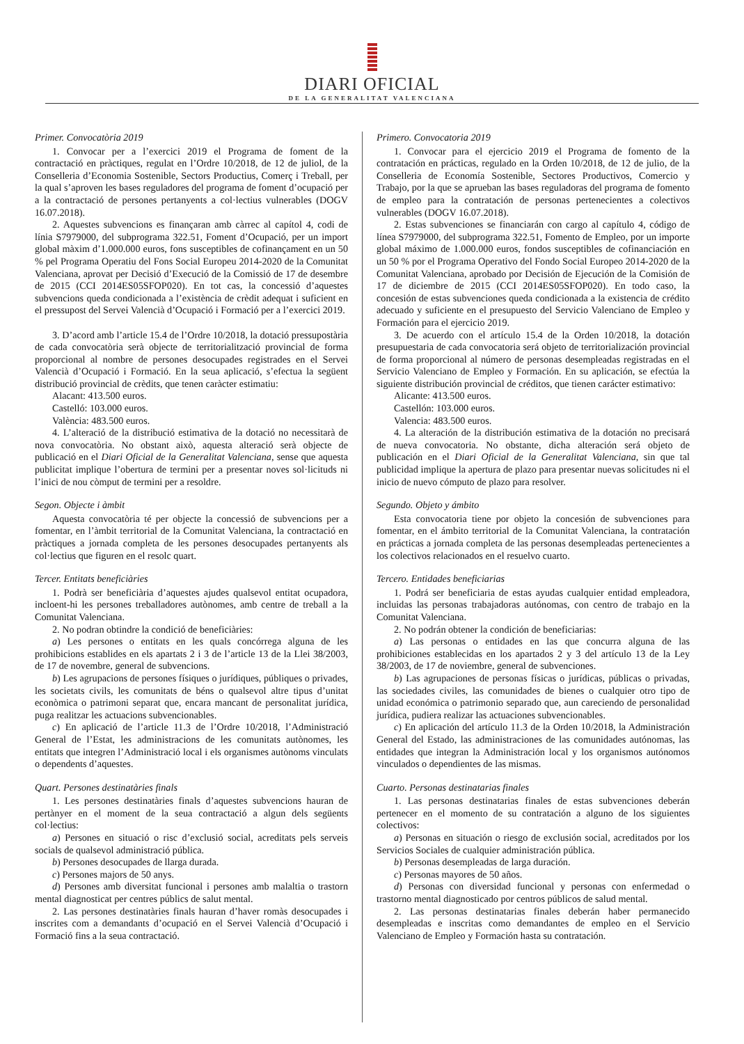DIARI OFICIAL
DE LA GENERALITAT VALENCIANA
Primer. Convocatòria 2019
1. Convocar per a l’exercici 2019 el Programa de foment de la contractació en pràctiques, regulat en l’Ordre 10/2018, de 12 de juliol, de la Conselleria d’Economia Sostenible, Sectors Productius, Comerç i Treball, per la qual s’aproven les bases reguladores del programa de foment d’ocupació per a la contractació de persones pertanyents a col·lectius vulnerables (DOGV 16.07.2018).
2. Aquestes subvencions es finançaran amb càrrec al capítol 4, codi de línia S7979000, del subprograma 322.51, Foment d’Ocupació, per un import global màxim d’1.000.000 euros, fons susceptibles de cofinançament en un 50 % pel Programa Operatiu del Fons Social Europeu 2014-2020 de la Comunitat Valenciana, aprovat per Decisió d’Execució de la Comissió de 17 de desembre de 2015 (CCI 2014ES05SFOP020). En tot cas, la concessió d’aquestes subvencions queda condicionada a l’existència de crèdit adequat i suficient en el pressupost del Servei Valencià d’Ocupació i Formació per a l’exercici 2019.
3. D’acord amb l’article 15.4 de l’Ordre 10/2018, la dotació pressupostària de cada convocatòria serà objecte de territorialització provincial de forma proporcional al nombre de persones desocupades registrades en el Servei Valencià d’Ocupació i Formació. En la seua aplicació, s’efectua la següent distribució provincial de crèdits, que tenen caràcter estimatiu:
Alacant: 413.500 euros.
Castelló: 103.000 euros.
València: 483.500 euros.
4. L’alteració de la distribució estimativa de la dotació no necessitarà de nova convocatòria. No obstant això, aquesta alteració serà objecte de publicació en el Diari Oficial de la Generalitat Valenciana, sense que aquesta publicitat implique l’obertura de termini per a presentar noves sol·licituds ni l’inici de nou còmput de termini per a resoldre.
Segon. Objecte i àmbit
Aquesta convocatòria té per objecte la concessió de subvencions per a fomentar, en l’àmbit territorial de la Comunitat Valenciana, la contractació en pràctiques a jornada completa de les persones desocupades pertanyents als col·lectius que figuren en el resolc quart.
Tercer. Entitats beneficiàries
1. Podrà ser beneficiària d’aquestes ajudes qualsevol entitat ocupadora, incloent-hi les persones treballadores autònomes, amb centre de treball a la Comunitat Valenciana.
2. No podran obtindre la condició de beneficiàries:
a) Les persones o entitats en les quals concórrega alguna de les prohibicions establides en els apartats 2 i 3 de l’article 13 de la Llei 38/2003, de 17 de novembre, general de subvencions.
b) Les agrupacions de persones físiques o jurídiques, públiques o privades, les societats civils, les comunitats de béns o qualsevol altre tipus d’unitat econòmica o patrimoni separat que, encara mancant de personalitat jurídica, puga realitzar les actuacions subvencionables.
c) En aplicació de l’article 11.3 de l’Ordre 10/2018, l’Administració General de l’Estat, les administracions de les comunitats autònomes, les entitats que integren l’Administració local i els organismes autònoms vinculats o dependents d’aquestes.
Quart. Persones destinatàries finals
1. Les persones destinatàries finals d’aquestes subvencions hauran de pertànyer en el moment de la seua contractació a algun dels següents col·lectius:
a) Persones en situació o risc d’exclusió social, acreditats pels serveis socials de qualsevol administració pública.
b) Persones desocupades de llarga durada.
c) Persones majors de 50 anys.
d) Persones amb diversitat funcional i persones amb malaltia o trastorn mental diagnosticat per centres públics de salut mental.
2. Las persones destinatàries finals hauran d’haver romàs desocupades i inscrites com a demandants d’ocupació en el Servei Valencià d’Ocupació i Formació fins a la seua contractació.
Primero. Convocatoria 2019
1. Convocar para el ejercicio 2019 el Programa de fomento de la contratación en prácticas, regulado en la Orden 10/2018, de 12 de julio, de la Conselleria de Economía Sostenible, Sectores Productivos, Comercio y Trabajo, por la que se aprueban las bases reguladoras del programa de fomento de empleo para la contratación de personas pertenecientes a colectivos vulnerables (DOGV 16.07.2018).
2. Estas subvenciones se financiarán con cargo al capítulo 4, código de línea S7979000, del subprograma 322.51, Fomento de Empleo, por un importe global máximo de 1.000.000 euros, fondos susceptibles de cofinanciación en un 50 % por el Programa Operativo del Fondo Social Europeo 2014-2020 de la Comunitat Valenciana, aprobado por Decisión de Ejecución de la Comisión de 17 de diciembre de 2015 (CCI 2014ES05SFOP020). En todo caso, la concesión de estas subvenciones queda condicionada a la existencia de crédito adecuado y suficiente en el presupuesto del Servicio Valenciano de Empleo y Formación para el ejercicio 2019.
3. De acuerdo con el artículo 15.4 de la Orden 10/2018, la dotación presupuestaria de cada convocatoria será objeto de territorialización provincial de forma proporcional al número de personas desempleadas registradas en el Servicio Valenciano de Empleo y Formación. En su aplicación, se efectúa la siguiente distribución provincial de créditos, que tienen carácter estimativo:
Alicante: 413.500 euros.
Castellón: 103.000 euros.
Valencia: 483.500 euros.
4. La alteración de la distribución estimativa de la dotación no precisará de nueva convocatoria. No obstante, dicha alteración será objeto de publicación en el Diari Oficial de la Generalitat Valenciana, sin que tal publicidad implique la apertura de plazo para presentar nuevas solicitudes ni el inicio de nuevo cómputo de plazo para resolver.
Segundo. Objeto y ámbito
Esta convocatoria tiene por objeto la concesión de subvenciones para fomentar, en el ámbito territorial de la Comunitat Valenciana, la contratación en prácticas a jornada completa de las personas desempleadas pertenecientes a los colectivos relacionados en el resuelvo cuarto.
Tercero. Entidades beneficiarias
1. Podrá ser beneficiaria de estas ayudas cualquier entidad empleadora, incluidas las personas trabajadoras autónomas, con centro de trabajo en la Comunitat Valenciana.
2. No podrán obtener la condición de beneficiarias:
a) Las personas o entidades en las que concurra alguna de las prohibiciones establecidas en los apartados 2 y 3 del artículo 13 de la Ley 38/2003, de 17 de noviembre, general de subvenciones.
b) Las agrupaciones de personas físicas o jurídicas, públicas o privadas, las sociedades civiles, las comunidades de bienes o cualquier otro tipo de unidad económica o patrimonio separado que, aun careciendo de personalidad jurídica, pudiera realizar las actuaciones subvencionables.
c) En aplicación del artículo 11.3 de la Orden 10/2018, la Administración General del Estado, las administraciones de las comunidades autónomas, las entidades que integran la Administración local y los organismos autónomos vinculados o dependientes de las mismas.
Cuarto. Personas destinatarias finales
1. Las personas destinatarias finales de estas subvenciones deberán pertenecer en el momento de su contratación a alguno de los siguientes colectivos:
a) Personas en situación o riesgo de exclusión social, acreditados por los Servicios Sociales de cualquier administración pública.
b) Personas desempleadas de larga duración.
c) Personas mayores de 50 años.
d) Personas con diversidad funcional y personas con enfermedad o trastorno mental diagnosticado por centros públicos de salud mental.
2. Las personas destinatarias finales deberán haber permanecido desempleadas e inscritas como demandantes de empleo en el Servicio Valenciano de Empleo y Formación hasta su contratación.